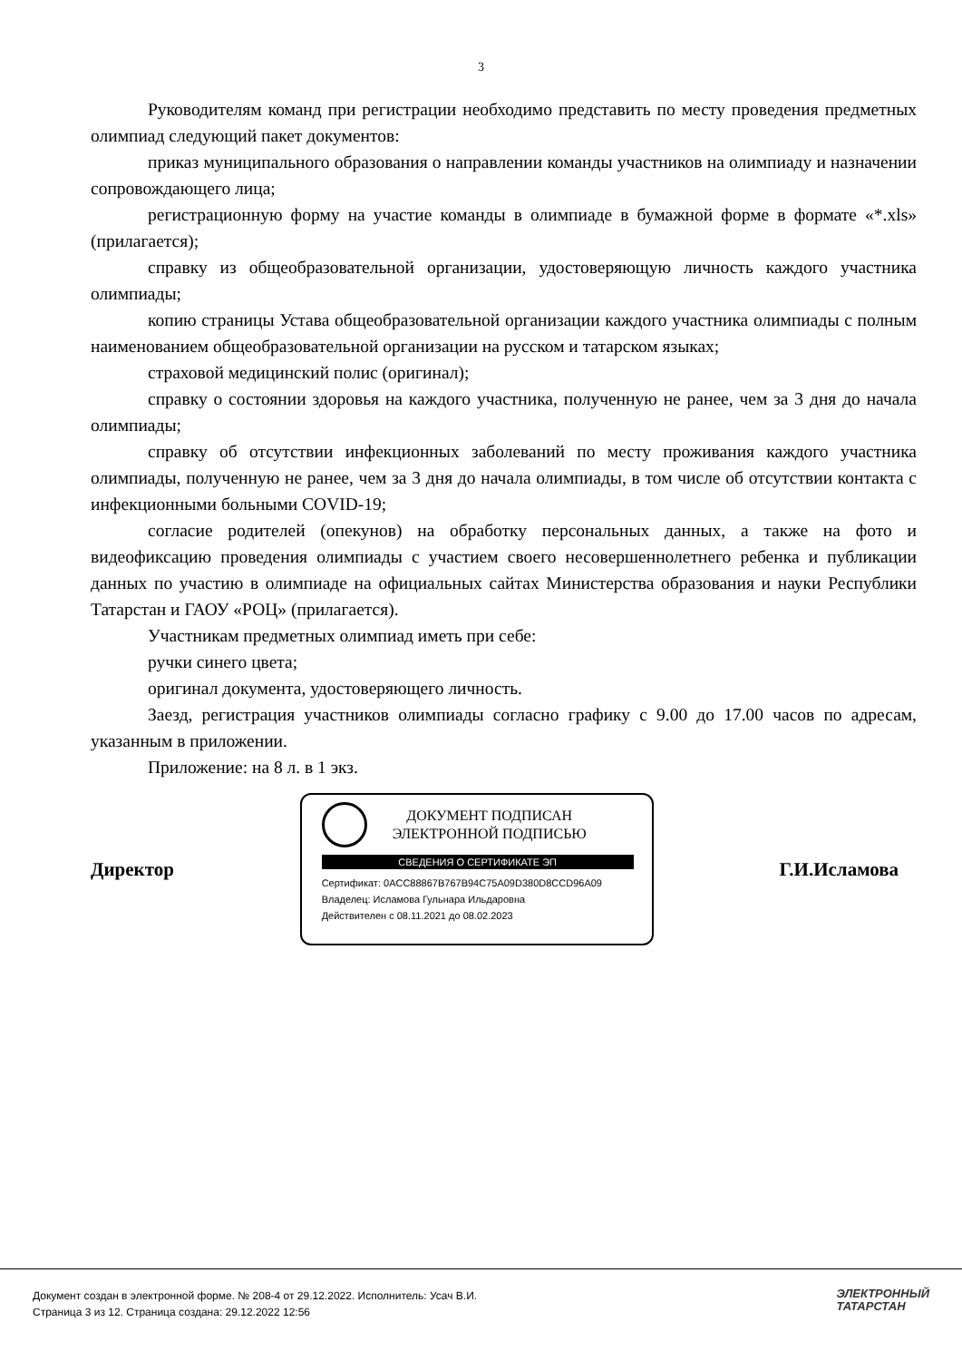3
Руководителям команд при регистрации необходимо представить по месту проведения предметных олимпиад следующий пакет документов:
приказ муниципального образования о направлении команды участников на олимпиаду и назначении сопровождающего лица;
регистрационную форму на участие команды в олимпиаде в бумажной форме в формате «*.xls» (прилагается);
справку из общеобразовательной организации, удостоверяющую личность каждого участника олимпиады;
копию страницы Устава общеобразовательной организации каждого участника олимпиады с полным наименованием общеобразовательной организации на русском и татарском языках;
страховой медицинский полис (оригинал);
справку о состоянии здоровья на каждого участника, полученную не ранее, чем за 3 дня до начала олимпиады;
справку об отсутствии инфекционных заболеваний по месту проживания каждого участника олимпиады, полученную не ранее, чем за 3 дня до начала олимпиады, в том числе об отсутствии контакта с инфекционными больными COVID-19;
согласие родителей (опекунов) на обработку персональных данных, а также на фото и видеофиксацию проведения олимпиады с участием своего несовершеннолетнего ребенка и публикации данных по участию в олимпиаде на официальных сайтах Министерства образования и науки Республики Татарстан и ГАОУ «РОЦ» (прилагается).
Участникам предметных олимпиад иметь при себе:
ручки синего цвета;
оригинал документа, удостоверяющего личность.
Заезд, регистрация участников олимпиады согласно графику с 9.00 до 17.00 часов по адресам, указанным в приложении.
Приложение: на 8 л. в 1 экз.
Директор
ДОКУМЕНТ ПОДПИСАН
ЭЛЕКТРОННОЙ ПОДПИСЬЮ
СВЕДЕНИЯ О СЕРТИФИКАТЕ ЭП
Сертификат: 0ACC88867B767B94C75A09D380D8CCD96A09
Владелец: Исламова Гульнара Ильдаровна
Действителен с 08.11.2021 до 08.02.2023
Г.И.Исламова
Документ создан в электронной форме. № 208-4 от 29.12.2022. Исполнитель: Усач В.И.
Страница 3 из 12. Страница создана: 29.12.2022 12:56
ЭЛЕКТРОННЫЙ
ТАТАРСТАН